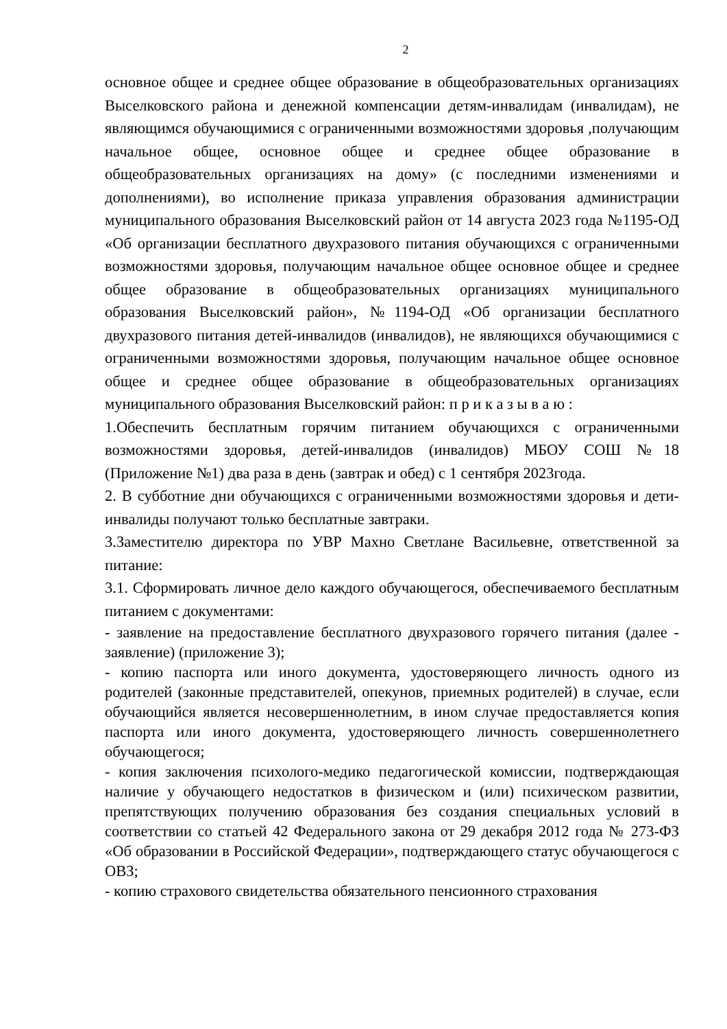2
основное общее и среднее общее образование в общеобразовательных организациях Выселковского района и денежной компенсации детям-инвалидам (инвалидам), не являющимся обучающимися с ограниченными возможностями здоровья ,получающим начальное общее, основное общее и среднее общее образование в общеобразовательных организациях на дому» (с последними изменениями и дополнениями), во исполнение приказа управления образования администрации муниципального образования Выселковский район от 14 августа 2023 года №1195-ОД «Об организации бесплатного двухразового питания обучающихся с ограниченными возможностями здоровья, получающим начальное общее основное общее и среднее общее образование в общеобразовательных организациях муниципального образования Выселковский район», №1194-ОД «Об организации бесплатного двухразового питания детей-инвалидов (инвалидов), не являющихся обучающимися с ограниченными возможностями здоровья, получающим начальное общее основное общее и среднее общее образование в общеобразовательных организациях муниципального образования Выселковский район: п р и к а з ы в а ю :
1.Обеспечить бесплатным горячим питанием обучающихся с ограниченными возможностями здоровья, детей-инвалидов (инвалидов) МБОУ СОШ №18 (Приложение №1) два раза в день (завтрак и обед) с 1 сентября 2023года.
2. В субботние дни обучающихся с ограниченными возможностями здоровья и дети-инвалиды получают только бесплатные завтраки.
3.Заместителю директора по УВР Махно Светлане Васильевне, ответственной за питание:
3.1. Сформировать личное дело каждого обучающегося, обеспечиваемого бесплатным питанием с документами:
- заявление на предоставление бесплатного двухразового горячего питания (далее - заявление) (приложение 3);
- копию паспорта или иного документа, удостоверяющего личность одного из родителей (законные представителей, опекунов, приемных родителей) в случае, если обучающийся является несовершеннолетним, в ином случае предоставляется копия паспорта или иного документа, удостоверяющего личность совершеннолетнего обучающегося;
- копия заключения психолого-медико педагогической комиссии, подтверждающая наличие у обучающего недостатков в физическом и (или) психическом развитии, препятствующих получению образования без создания специальных условий в соответствии со статьей 42 Федерального закона от 29 декабря 2012 года № 273-ФЗ «Об образовании в Российской Федерации», подтверждающего статус обучающегося с ОВЗ;
- копию страхового свидетельства обязательного пенсионного страхования